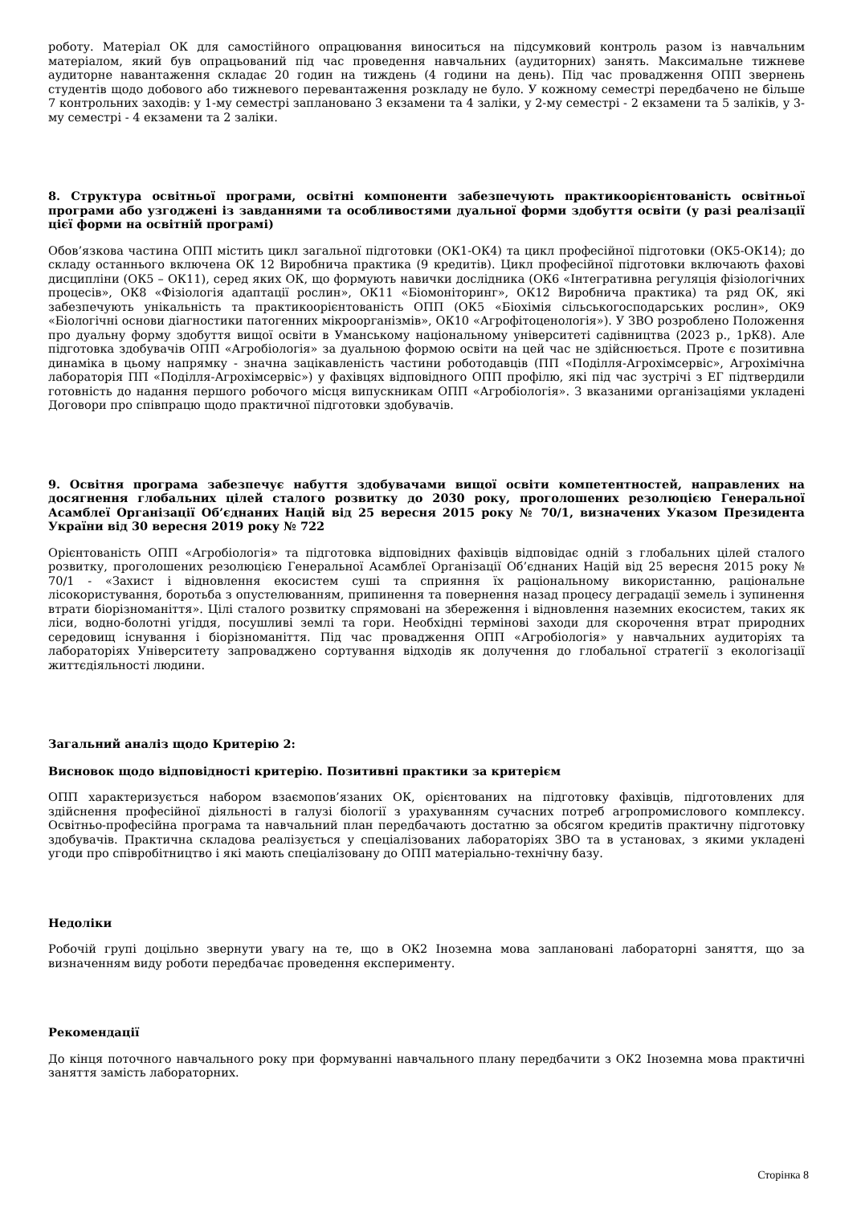роботу. Матеріал ОК для самостійного опрацювання виноситься на підсумковий контроль разом із навчальним матеріалом, який був опрацьований під час проведення навчальних (аудиторних) занять. Максимальне тижневе аудиторне навантаження складає 20 годин на тиждень (4 години на день). Під час провадження ОПП звернень студентів щодо добового або тижневого перевантаження розкладу не було. У кожному семестрі передбачено не більше 7 контрольних заходів: у 1-му семестрі заплановано 3 екзамени та 4 заліки, у 2-му семестрі - 2 екзамени та 5 заліків, у 3-му семестрі - 4 екзамени та 2 заліки.
8. Структура освітньої програми, освітні компоненти забезпечують практикоорієнтованість освітньої програми або узгоджені із завданнями та особливостями дуальної форми здобуття освіти (у разі реалізації цієї форми на освітній програмі)
Обов’язкова частина ОПП містить цикл загальної підготовки (ОК1-ОК4) та цикл професійної підготовки (ОК5-ОК14); до складу останнього включена ОК 12 Виробнича практика (9 кредитів). Цикл професійної підготовки включають фахові дисципліни (ОК5 – ОК11), серед яких ОК, що формують навички дослідника (ОК6 «Інтегративна регуляція фізіологічних процесів», ОК8 «Фізіологія адаптації рослин», ОК11 «Біомоніторинг», ОК12 Виробнича практика) та ряд ОК, які забезпечують унікальність та практикоорієнтованість ОПП (ОК5 «Біохімія сільськогосподарських рослин», ОК9 «Біологічні основи діагностики патогенних мікроорганізмів», ОК10 «Агрофітоценологія»). У ЗВО розроблено Положення про дуальну форму здобуття вищої освіти в Уманському національному університеті садівництва (2023 р., 1рК8). Але підготовка здобувачів ОПП «Агробіологія» за дуальною формою освіти на цей час не здійснюється. Проте є позитивна динаміка в цьому напрямку - значна зацікавленість частини роботодавців (ПП «Поділля-Агрохімсервіс», Агрохімічна лабораторія ПП «Поділля-Агрохімсервіс») у фахівцях відповідного ОПП профілю, які під час зустрічі з ЕГ підтвердили готовність до надання першого робочого місця випускникам ОПП «Агробіологія». З вказаними організаціями укладені Договори про співпрацю щодо практичної підготовки здобувачів.
9. Освітня програма забезпечує набуття здобувачами вищої освіти компетентностей, направлених на досягнення глобальних цілей сталого розвитку до 2030 року, проголошених резолюцією Генеральної Асамблеї Організації Об’єднаних Націй від 25 вересня 2015 року № 70/1, визначених Указом Президента України від 30 вересня 2019 року № 722
Орієнтованість ОПП «Агробіологія» та підготовка відповідних фахівців відповідає одній з глобальних цілей сталого розвитку, проголошених резолюцією Генеральної Асамблеї Організації Об’єднаних Націй від 25 вересня 2015 року № 70/1 - «Захист і відновлення екосистем суші та сприяння їх раціональному використанню, раціональне лісокористування, боротьба з опустелюванням, припинення та повернення назад процесу деградації земель і зупинення втрати біорізноманіття». Цілі сталого розвитку спрямовані на збереження і відновлення наземних екосистем, таких як ліси, водно-болотні угіддя, посушливі землі та гори. Необхідні термінові заходи для скорочення втрат природних середовищ існування і біорізноманіття. Під час провадження ОПП «Агробіологія» у навчальних аудиторіях та лабораторіях Університету запроваджено сортування відходів як долучення до глобальної стратегії з екологізації життєдіяльності людини.
Загальний аналіз щодо Критерію 2:
Висновок щодо відповідності критерію. Позитивні практики за критерієм
ОПП характеризується набором взаємопов’язаних ОК, орієнтованих на підготовку фахівців, підготовлених для здійснення професійної діяльності в галузі біології з урахуванням сучасних потреб агропромислового комплексу. Освітньо-професійна програма та навчальний план передбачають достатню за обсягом кредитів практичну підготовку здобувачів. Практична складова реалізується у спеціалізованих лабораторіях ЗВО та в установах, з якими укладені угоди про співробітництво і які мають спеціалізовану до ОПП матеріально-технічну базу.
Недоліки
Робочій групі доцільно звернути увагу на те, що в ОК2 Іноземна мова заплановані лабораторні заняття, що за визначенням виду роботи передбачає проведення експерименту.
Рекомендації
До кінця поточного навчального року при формуванні навчального плану передбачити з ОК2 Іноземна мова практичні заняття замість лабораторних.
Сторінка 8